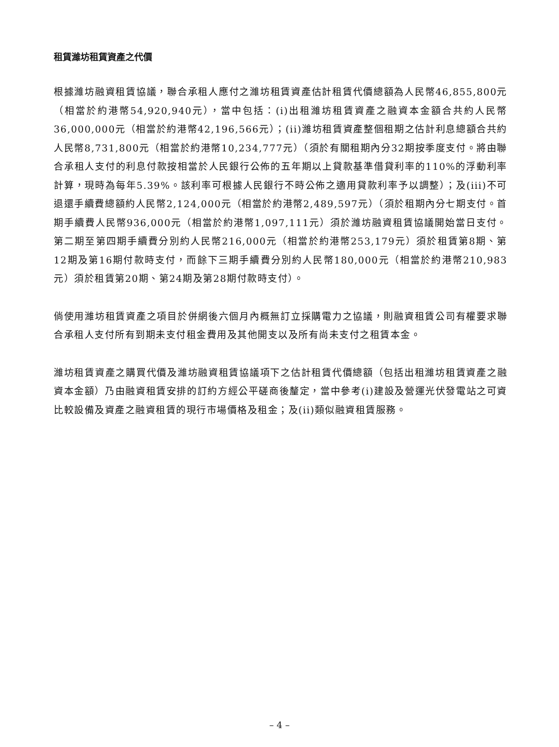租賃濰坊租賃資產之代價
根據濰坊融資租賃協議，聯合承租人應付之濰坊租賃資產估計租賃代價總額為人民幣46,855,800元（相當於約港幣54,920,940元），當中包括：(i)出租濰坊租賃資產之融資本金額合共約人民幣36,000,000元（相當於約港幣42,196,566元）；(ii)濰坊租賃資產整個租期之估計利息總額合共約人民幣8,731,800元（相當於約港幣10,234,777元）（須於有關租期內分32期按季度支付。將由聯合承租人支付的利息付款按相當於人民銀行公佈的五年期以上貸款基準借貸利率的110%的浮動利率計算，現時為每年5.39%。該利率可根據人民銀行不時公佈之適用貸款利率予以調整）；及(iii)不可退還手續費總額約人民幣2,124,000元（相當於約港幣2,489,597元）（須於租期內分七期支付。首期手續費人民幣936,000元（相當於約港幣1,097,111元）須於濰坊融資租賃協議開始當日支付。第二期至第四期手續費分別約人民幣216,000元（相當於約港幣253,179元）須於租賃第8期、第12期及第16期付款時支付，而餘下三期手續費分別約人民幣180,000元（相當於約港幣210,983元）須於租賃第20期、第24期及第28期付款時支付）。
倘使用濰坊租賃資產之項目於併網後六個月內概無訂立採購電力之協議，則融資租賃公司有權要求聯合承租人支付所有到期未支付租金費用及其他開支以及所有尚未支付之租賃本金。
濰坊租賃資產之購買代價及濰坊融資租賃協議項下之估計租賃代價總額（包括出租濰坊租賃資產之融資本金額）乃由融資租賃安排的訂約方經公平磋商後釐定，當中參考(i)建設及營運光伏發電站之可資比較設備及資產之融資租賃的現行市場價格及租金；及(ii)類似融資租賃服務。
– 4 –